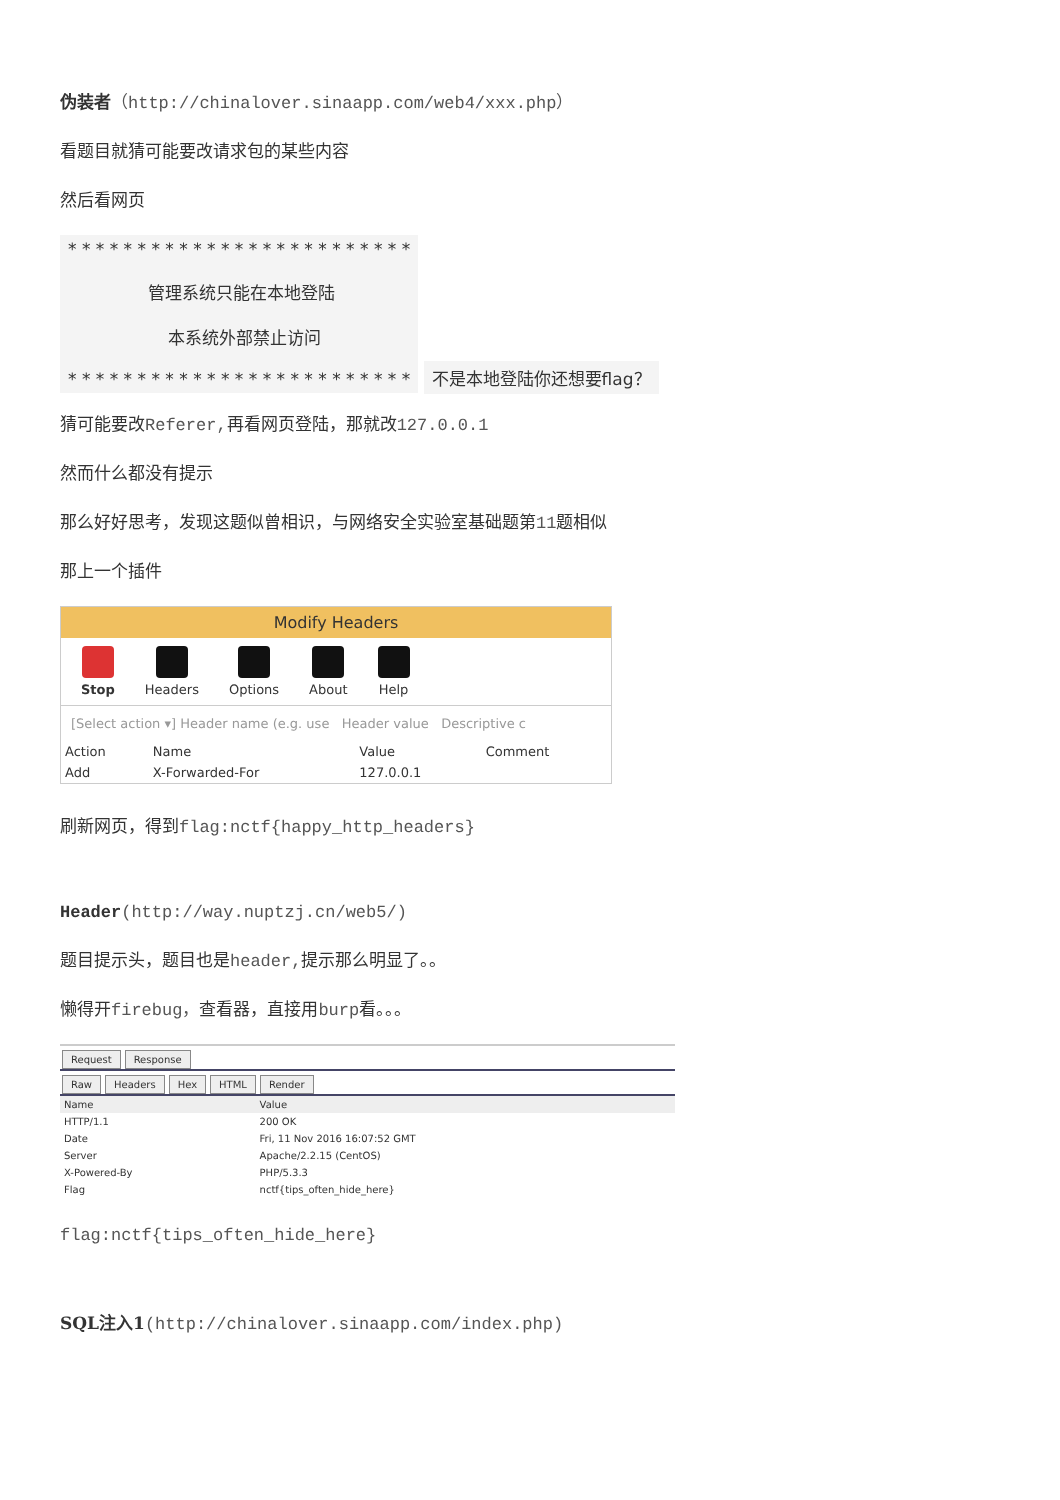伪装者（http://chinalover.sinaapp.com/web4/xxx.php）
看题目就猜可能要改请求包的某些内容
然后看网页
* * * * * * * * * * * * * * * * * * * * * * * * *
管理系统只能在本地登陆
本系统外部禁止访问
* * * * * * * * * * * * * * * * * * * * * * * * *
不是本地登陆你还想要flag？
猜可能要改Referer, 再看网页登陆，那就改127.0.0.1
然而什么都没有提示
那么好好思考，发现这题似曾相识，与网络安全实验室基础题第11题相似
那上一个插件
Modify Headers
Stop Headers Options About Help
[Select action ▾] Header name (e.g. use Header value Descriptive c
| Action | Name | Value | Comment |
| --- | --- | --- | --- |
| Add | X-Forwarded-For | 127.0.0.1 | |
刷新网页，得到flag:nctf{happy_http_headers}
Header(http://way.nuptzj.cn/web5/)
题目提示头，题目也是header, 提示那么明显了。。
懒得开firebug，查看器，直接用burp看。。。
Request Response
Raw Headers Hex HTML Render
| Name | Value |
| --- | --- |
| HTTP/1.1 | 200 OK |
| Date | Fri, 11 Nov 2016 16:07:52 GMT |
| Server | Apache/2.2.15 (CentOS) |
| X-Powered-By | PHP/5.3.3 |
| Flag | nctf{tips_often_hide_here} |
flag:nctf{tips_often_hide_here}
SQL注入1(http://chinalover.sinaapp.com/index.php)